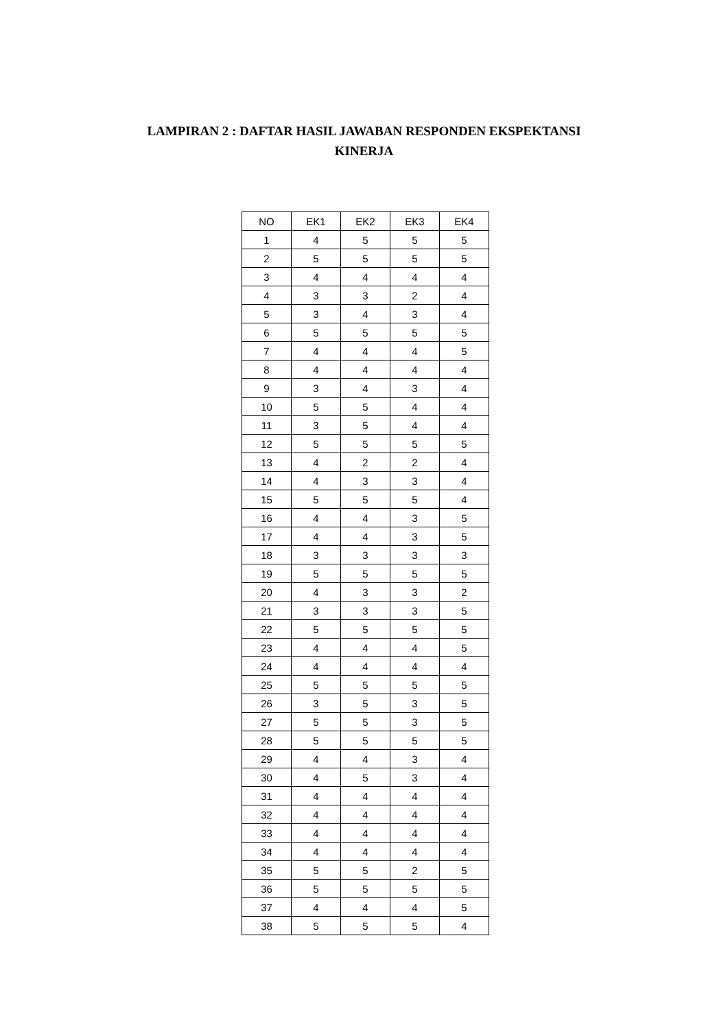LAMPIRAN 2 : DAFTAR HASIL JAWABAN RESPONDEN EKSPEKTANSI
KINERJA
| NO | EK1 | EK2 | EK3 | EK4 |
| 1 | 4 | 5 | 5 | 5 |
| 2 | 5 | 5 | 5 | 5 |
| 3 | 4 | 4 | 4 | 4 |
| 4 | 3 | 3 | 2 | 4 |
| 5 | 3 | 4 | 3 | 4 |
| 6 | 5 | 5 | 5 | 5 |
| 7 | 4 | 4 | 4 | 5 |
| 8 | 4 | 4 | 4 | 4 |
| 9 | 3 | 4 | 3 | 4 |
| 10 | 5 | 5 | 4 | 4 |
| 11 | 3 | 5 | 4 | 4 |
| 12 | 5 | 5 | 5 | 5 |
| 13 | 4 | 2 | 2 | 4 |
| 14 | 4 | 3 | 3 | 4 |
| 15 | 5 | 5 | 5 | 4 |
| 16 | 4 | 4 | 3 | 5 |
| 17 | 4 | 4 | 3 | 5 |
| 18 | 3 | 3 | 3 | 3 |
| 19 | 5 | 5 | 5 | 5 |
| 20 | 4 | 3 | 3 | 2 |
| 21 | 3 | 3 | 3 | 5 |
| 22 | 5 | 5 | 5 | 5 |
| 23 | 4 | 4 | 4 | 5 |
| 24 | 4 | 4 | 4 | 4 |
| 25 | 5 | 5 | 5 | 5 |
| 26 | 3 | 5 | 3 | 5 |
| 27 | 5 | 5 | 3 | 5 |
| 28 | 5 | 5 | 5 | 5 |
| 29 | 4 | 4 | 3 | 4 |
| 30 | 4 | 5 | 3 | 4 |
| 31 | 4 | 4 | 4 | 4 |
| 32 | 4 | 4 | 4 | 4 |
| 33 | 4 | 4 | 4 | 4 |
| 34 | 4 | 4 | 4 | 4 |
| 35 | 5 | 5 | 2 | 5 |
| 36 | 5 | 5 | 5 | 5 |
| 37 | 4 | 4 | 4 | 5 |
| 38 | 5 | 5 | 5 | 4 |